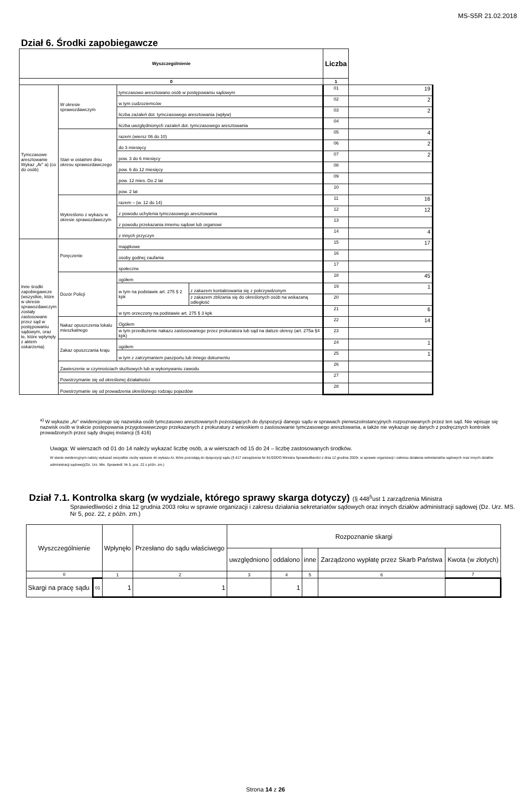MS-S5R 21.02.2018
Dział 6. Środki zapobiegawcze
| Wyszczególnienie | | | | Liczba | |
| --- | --- | --- | --- | --- | --- |
| 0 | | | | 1 | |
| Tymczasowe aresztowanie Wykaz „Ar” a) (co do osób) | W okresie sprawozdawczym | tymczasowo aresztowano osób w postępowaniu sądowym | | 01 | 19 |
| | | w tym cudzoziemców | | 02 | 2 |
| | | liczba zażaleń dot. tymczasowego aresztowania (wpływ) | | 03 | 2 |
| | | liczba uwzględnionych zażaleń dot. tymczasowego aresztowania | | 04 | |
| | Stan w ostatnim dniu okresu sprawozdawczego | razem (wiersz 06 do 10) | | 05 | 4 |
| | | do 3 miesięcy | | 06 | 2 |
| | | pow. 3 do 6 miesięcy | | 07 | 2 |
| | | pow. 6 do 12 miesięcy | | 08 | |
| | | pow. 12 mies. Do 2 lat | | 09 | |
| | | pow. 2 lat | | 10 | |
| | Wykreślono z wykazu w okresie sprawozdawczym | razem – (w. 12 do 14) | | 11 | 16 |
| | | z powodu uchylenia tymczasowego aresztowania | | 12 | 12 |
| | | z powodu przekazania innemu sądowi lub organowi | | 13 | |
| | | z innych przyczyn | | 14 | 4 |
| Inne środki zapobiegawcze (wszystkie, które w okresie sprawozdawczym zostały zastosowane przez sąd w postępowaniu sądowym, oraz te, które wpłynęły z aktem oskarżenia) | Poręczenie | majątkowe | | 15 | 17 |
| | | osoby godnej zaufania | | 16 | |
| | | społeczne | | 17 | |
| | Dozór Policji | ogółem | | 18 | 45 |
| | | w tym na podstawie art. 275 § 2 kpk | z zakazem kontaktowania się z pokrzywdzonym | 19 | 1 |
| | | | z zakazem zbliżania się do określonych osób na wskazaną odległość | 20 | |
| | | w tym orzeczony na podstawie art. 275 § 3 kpk | | 21 | 6 |
| | Nakaz opuszczenia lokalu mieszkalnego | Ogółem | | 22 | 14 |
| | | w tym przedłużenie nakazu zastosowanego przez prokuratora lub sąd na dalsze okresy (art. 275a §4 kpk) | | 23 | |
| | Zakaz opuszczania kraju | ogółem | | 24 | 1 |
| | | w tym z zatrzymaniem paszportu lub innego dokumentu | | 25 | 1 |
| | Zawieszenie w czynnościach służbowych lub w wykonywaniu zawodu | | | 26 | |
| | Powstrzymanie się od określonej działalności | | | 27 | |
| | Powstrzymanie się od prowadzenia określonego rodzaju pojazdów | | | 28 | |
<sup>a)</sup> W wykazie „Ar” ewidencjonuje się nazwiska osób tymczasowo aresztowanych pozostających do dyspozycji danego sądu w sprawach pierwszoinstancyjnych rozpoznawanych przez ten sąd. Nie wpisuje się nazwisk osób w trakcie postępowania przygotowawczego przekazanych z prokuratury z wnioskiem o zastosowanie tymczasowego aresztowania, a także nie wykazuje się danych z podręcznych kontrolek prowadzonych przez sądy drugiej instancji (§ 416)
Uwaga: W wierszach od 01 do 14 należy wykazać liczbę osób, a w wierszach od 15 do 24 – liczbę zastosowanych środków.
W stanie ewidencyjnym należy wykazać wszystkie osoby wpisane do wykazu Ar, które pozostają do dyspozycji sądu (§ 417 zarządzenia Nr 81/03/DO Ministra Sprawiedliwości z dnia 12 grudnia 2003r. w sprawie organizacji i zakresu działania sekretariatów sądowych oraz innych działów administracji sądowej)(Dz. Urz. Min. Sprawiedl. Nr 5, poz. 22 z późn. zm.)
Dział 7.1. Kontrolka skarg (w wydziale, którego sprawy skarga dotyczy) (§ 448<sup>5</sup>ust 1 zarządzenia Ministra
Sprawiedliwości z dnia 12 grudnia 2003 roku w sprawie organizacji i zakresu działania sekretariatów sądowych oraz innych działów administracji sądowej (Dz. Urz. MS. Nr 5, poz. 22, z późn. zm.)
| Wyszczególnienie | | Wpłynęło | Przesłano do sądu właściwego | Rozpoznanie skargi | | | | |
| --- | --- | --- | --- | --- | --- | --- | --- | --- |
| | | | | uwzględniono | oddalono | inne | Zarządzono wypłatę przez Skarb Państwa | Kwota (w złotych) |
| 0 | | 1 | 2 | 3 | 4 | 5 | 6 | 7 |
| Skargi na pracę sądu | 01 | 1 | 1 | | 1 | | | |
Strona 14 z 26